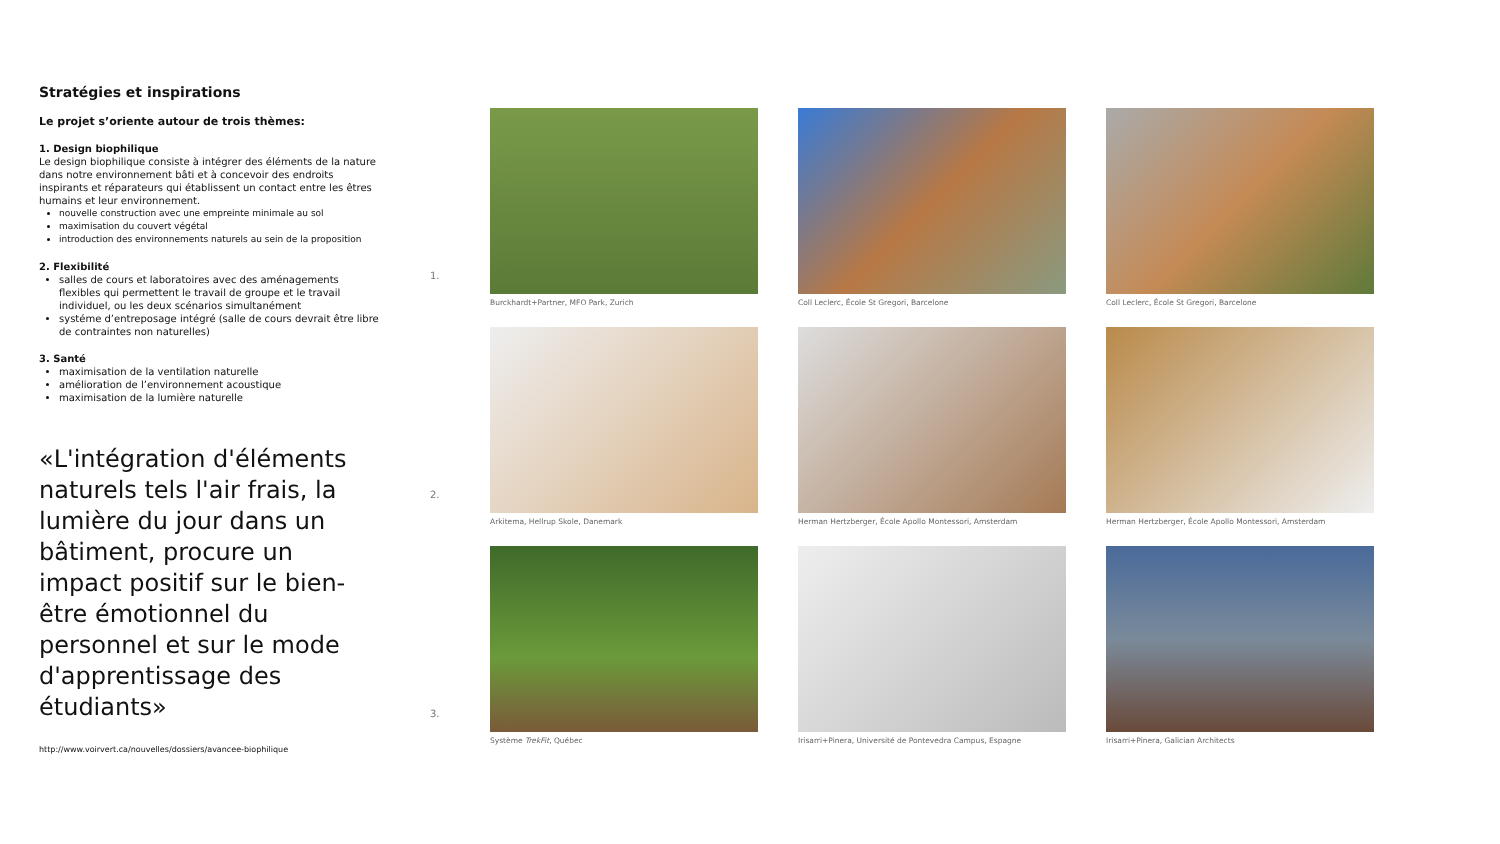Stratégies et inspirations
Le projet s’oriente autour de trois thèmes:
1. Design biophilique
Le design biophilique consiste à intégrer des éléments de la nature dans notre environnement bâti et à concevoir des endroits inspirants et réparateurs qui établissent un contact entre les êtres humains et leur environnement.
nouvelle construction avec une empreinte minimale au sol
maximisation du couvert végétal
introduction des environnements naturels au sein de la proposition
2. Flexibilité
salles de cours et laboratoires avec des aménagements flexibles qui permettent le travail de groupe et le travail individuel, ou les deux scénarios simultanément
systéme d’entreposage intégré (salle de cours devrait être libre de contraintes non naturelles)
3. Santé
maximisation de la ventilation naturelle
amélioration de l’environnement acoustique
maximisation de la lumière naturelle
«L'intégration d'éléments naturels tels l'air frais, la lumière du jour dans un bâtiment, procure un impact positif sur le bien-être émotionnel du personnel et sur le mode d'apprentissage des étudiants»
http://www.voirvert.ca/nouvelles/dossiers/avancee-biophilique
1.
Burckhardt+Partner, MFO Park, Zurich
Coll Leclerc, École St Gregori, Barcelone
Coll Leclerc, École St Gregori, Barcelone
2.
Arkitema, Hellrup Skole, Danemark
Herman Hertzberger, École Apollo Montessori, Amsterdam
Herman Hertzberger, École Apollo Montessori, Amsterdam
3.
Système TrekFit, Québec
Irisarri+Pinera, Université de Pontevedra Campus, Espagne
Irisarri+Pinera, Galician Architects